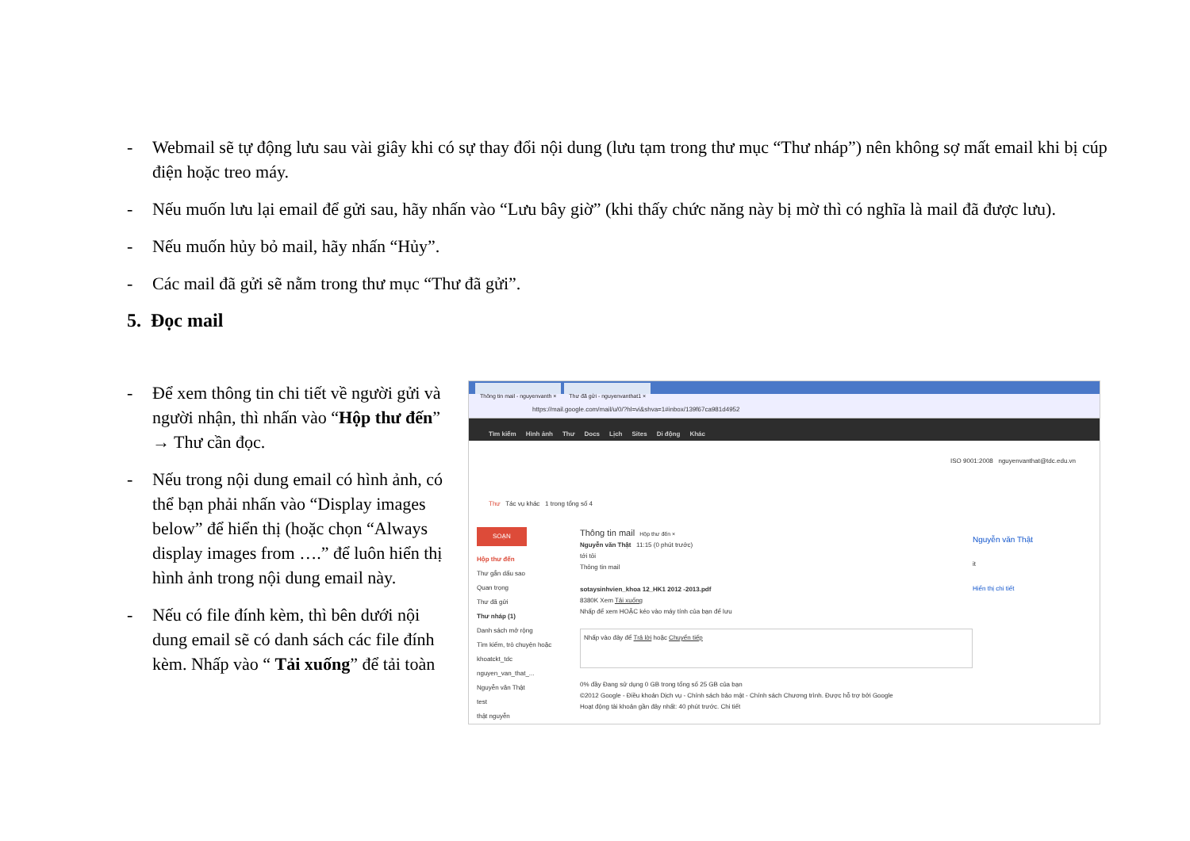- Webmail sẽ tự động lưu sau vài giây khi có sự thay đổi nội dung (lưu tạm trong thư mục “Thư nháp”) nên không sợ mất email khi bị cúp điện hoặc treo máy.
- Nếu muốn lưu lại email để gửi sau, hãy nhấn vào “Lưu bây giờ” (khi thấy chức năng này bị mờ thì có nghĩa là mail đã được lưu).
- Nếu muốn hủy bỏ mail, hãy nhấn “Hủy”.
- Các mail đã gửi sẽ nằm trong thư mục “Thư đã gửi”.
5. Đọc mail
- Để xem thông tin chi tiết về người gửi và người nhận, thì nhấn vào “Hộp thư đến” → Thư cần đọc.
- Nếu trong nội dung email có hình ảnh, có thể bạn phải nhấn vào “Display images below” để hiển thị (hoặc chọn “Always display images from ….” để luôn hiển thị hình ảnh trong nội dung email này.
- Nếu có file đính kèm, thì bên dưới nội dung email sẽ có danh sách các file đính kèm. Nhấp vào “ Tải xuống” để tải toàn
Thông tin mail - nguyenvanth × Thư đã gửi - nguyenvanthat1 ×
https://mail.google.com/mail/u/0/?hl=vi&shva=1#inbox/139f67ca981d4952
Tìm kiếm Hình ảnh Thư Docs Lịch Sites Di động Khác
ISO 9001:2008 nguyenvanthat@tdc.edu.vn
Thư Tác vụ khác 1 trong tổng số 4
SOẠN
Hộp thư đến
Thư gắn dấu sao
Quan trọng
Thư đã gửi
Thư nháp (1)
Danh sách mở rộng
Tìm kiếm, trò chuyện hoặc
khoatckt_tdc
nguyen_van_that_...
Nguyễn văn Thật
test
thật nguyễn
Thông tin mail Hộp thư đến ×
Nguyễn văn Thật 11:15 (0 phút trước)
tới tôi
Thông tin mail
sotaysinhvien_khoa 12_HK1 2012 -2013.pdf
8380K Xem Tải xuống
Nhấp để xem HOẶC kéo vào máy tính của bạn để lưu
Nhấp vào đây để Trả lời hoặc Chuyển tiếp
0% đầy Đang sử dụng 0 GB trong tổng số 25 GB của bạn
©2012 Google - Điều khoản Dịch vụ - Chính sách bảo mật - Chính sách Chương trình. Được hỗ trợ bởi Google
Hoạt động tài khoản gần đây nhất: 40 phút trước. Chi tiết
Nguyễn văn Thật
it
Hiển thị chi tiết